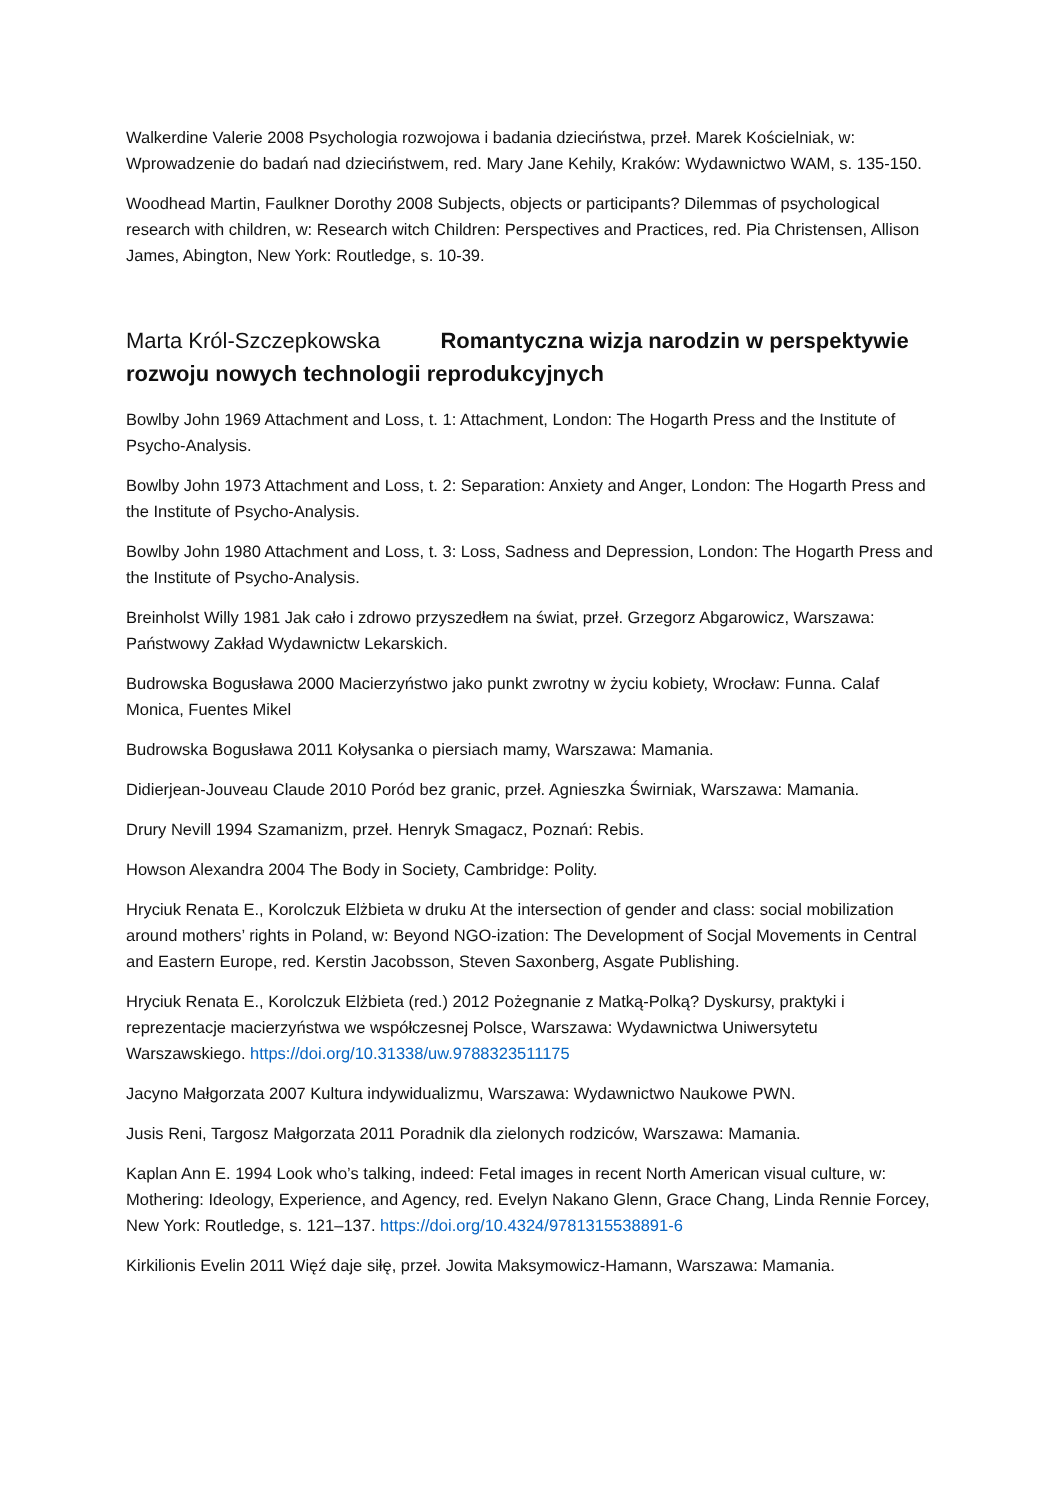Walkerdine Valerie 2008 Psychologia rozwojowa i badania dzieciństwa, przeł. Marek Kościelniak, w: Wprowadzenie do badań nad dzieciństwem, red. Mary Jane Kehily, Kraków: Wydawnictwo WAM, s. 135-150.
Woodhead Martin, Faulkner Dorothy 2008 Subjects, objects or participants? Dilemmas of psychological research with children, w: Research witch Children: Perspectives and Practices, red. Pia Christensen, Allison James, Abington, New York: Routledge, s. 10-39.
Marta Król-Szczepkowska Romantyczna wizja narodzin w perspektywie rozwoju nowych technologii reprodukcyjnych
Bowlby John 1969 Attachment and Loss, t. 1: Attachment, London: The Hogarth Press and the Institute of Psycho-Analysis.
Bowlby John 1973 Attachment and Loss, t. 2: Separation: Anxiety and Anger, London: The Hogarth Press and the Institute of Psycho-Analysis.
Bowlby John 1980 Attachment and Loss, t. 3: Loss, Sadness and Depression, London: The Hogarth Press and the Institute of Psycho-Analysis.
Breinholst Willy 1981 Jak cało i zdrowo przyszedłem na świat, przeł. Grzegorz Abgarowicz, Warszawa: Państwowy Zakład Wydawnictw Lekarskich.
Budrowska Bogusława 2000 Macierzyństwo jako punkt zwrotny w życiu kobiety, Wrocław: Funna. Calaf Monica, Fuentes Mikel
Budrowska Bogusława 2011 Kołysanka o piersiach mamy, Warszawa: Mamania.
Didierjean-Jouveau Claude 2010 Poród bez granic, przeł. Agnieszka Świrniak, Warszawa: Mamania.
Drury Nevill 1994 Szamanizm, przeł. Henryk Smagacz, Poznań: Rebis.
Howson Alexandra 2004 The Body in Society, Cambridge: Polity.
Hryciuk Renata E., Korolczuk Elżbieta w druku At the intersection of gender and class: social mobilization around mothers’ rights in Poland, w: Beyond NGO-ization: The Development of Socjal Movements in Central and Eastern Europe, red. Kerstin Jacobsson, Steven Saxonberg, Asgate Publishing.
Hryciuk Renata E., Korolczuk Elżbieta (red.) 2012 Pożegnanie z Matką-Polką? Dyskursy, praktyki i reprezentacje macierzyństwa we współczesnej Polsce, Warszawa: Wydawnictwa Uniwersytetu Warszawskiego. https://doi.org/10.31338/uw.9788323511175
Jacyno Małgorzata 2007 Kultura indywidualizmu, Warszawa: Wydawnictwo Naukowe PWN.
Jusis Reni, Targosz Małgorzata 2011 Poradnik dla zielonych rodziców, Warszawa: Mamania.
Kaplan Ann E. 1994 Look who’s talking, indeed: Fetal images in recent North American visual culture, w: Mothering: Ideology, Experience, and Agency, red. Evelyn Nakano Glenn, Grace Chang, Linda Rennie Forcey, New York: Routledge, s. 121–137. https://doi.org/10.4324/9781315538891-6
Kirkilionis Evelin 2011 Więź daje siłę, przeł. Jowita Maksymowicz-Hamann, Warszawa: Mamania.